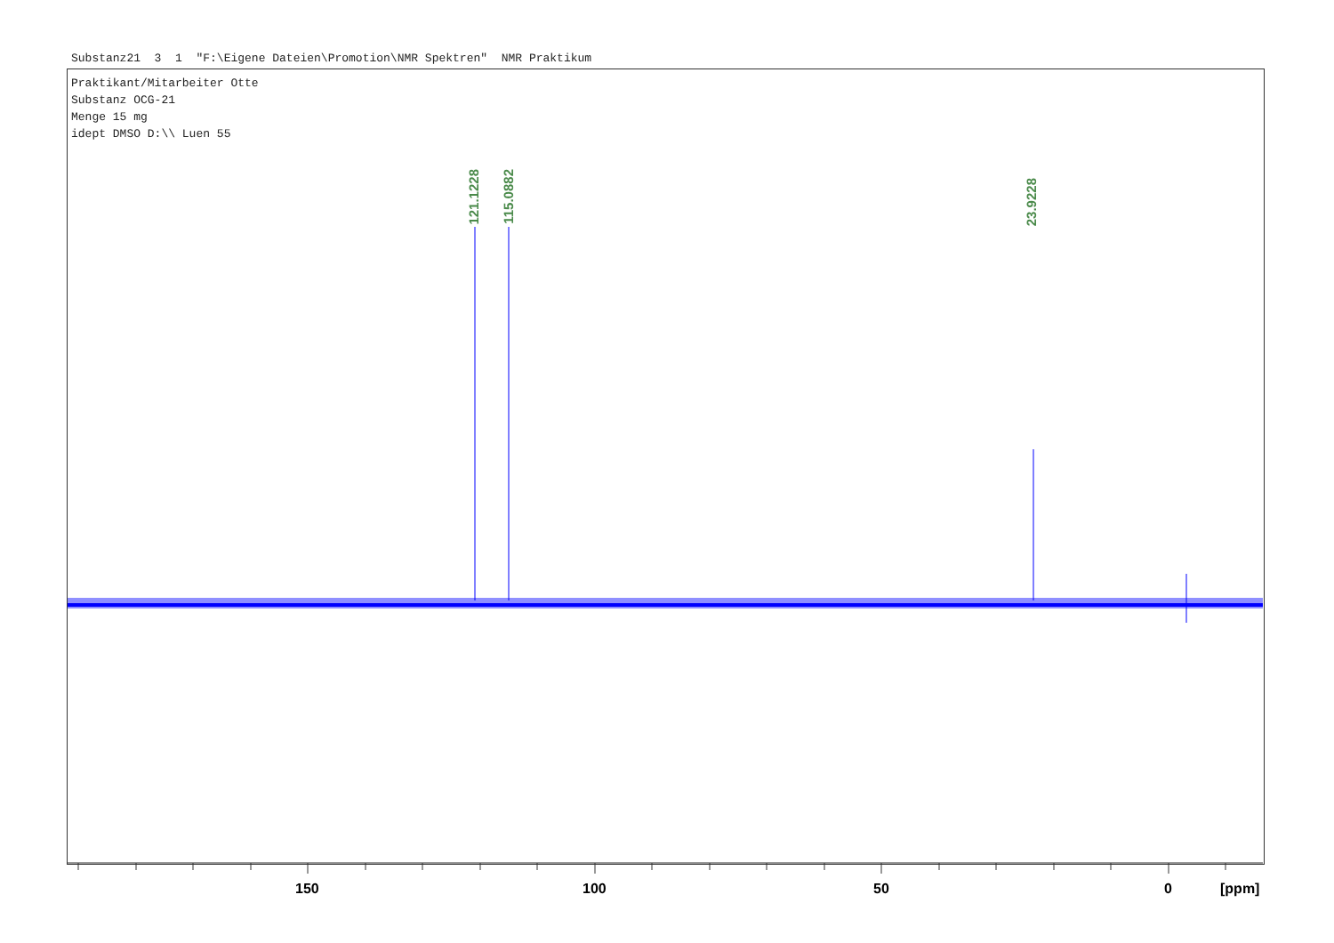Substanz21 3 1 "F:\Eigene Dateien\Promotion\NMR Spektren" NMR Praktikum
Praktikant/Mitarbeiter Otte Substanz OCG-21 Menge 15 mg idept DMSO D:\\ Luen 55
121.1228
115.0882
23.9228
150 100 50 0 [ppm]